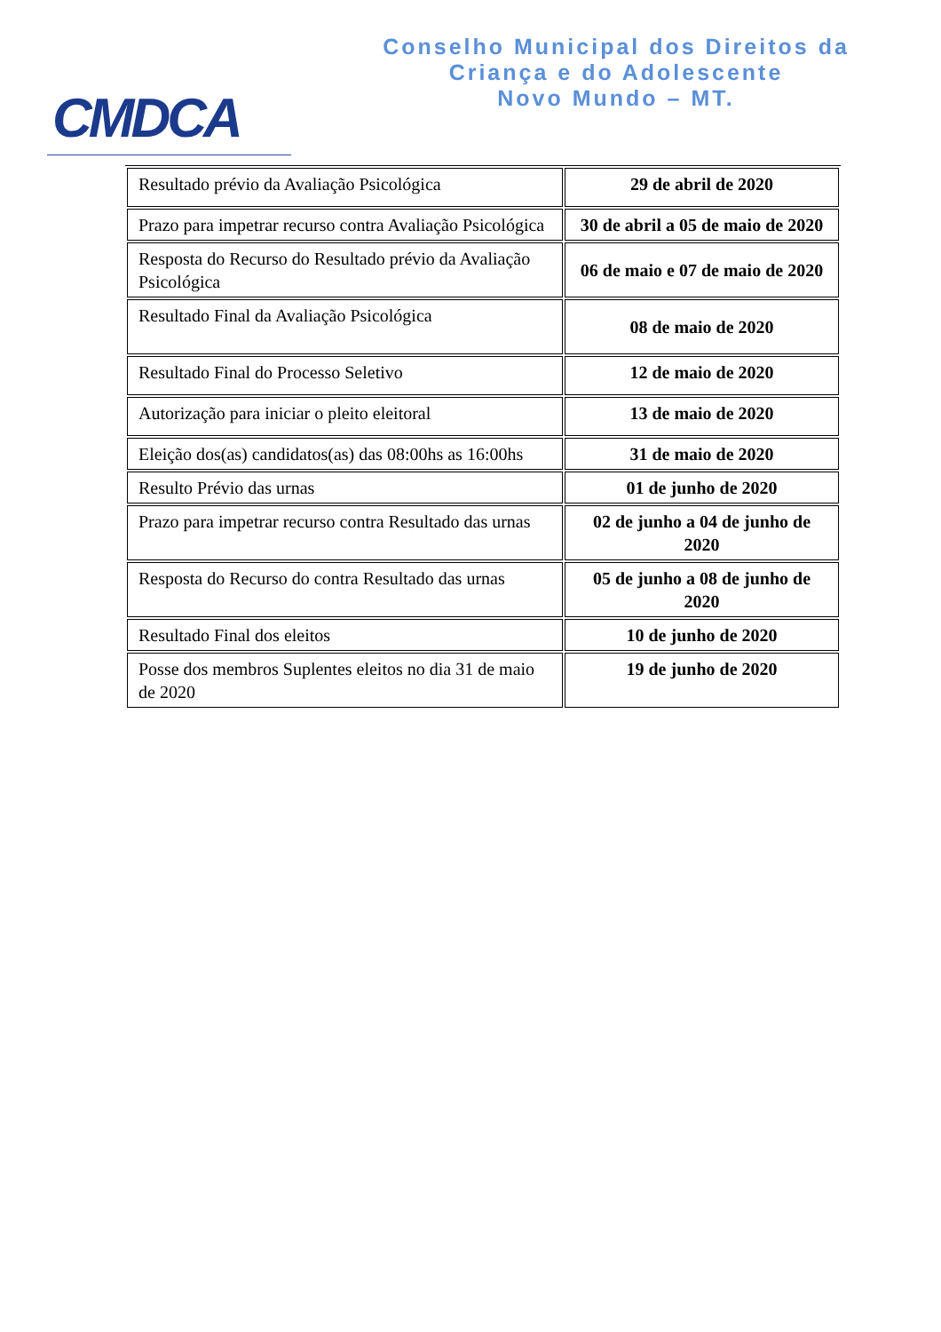CMDCA
Conselho Municipal dos Direitos da
Criança e do Adolescente
Novo Mundo – MT.
| Resultado prévio da Avaliação Psicológica | 29 de abril de 2020 |
| Prazo para impetrar recurso contra Avaliação Psicológica | 30 de abril a 05 de maio de 2020 |
| Resposta do Recurso do Resultado prévio da Avaliação Psicológica | 06 de maio e 07 de maio de 2020 |
| Resultado Final da Avaliação Psicológica | 08 de maio de 2020 |
| Resultado Final do Processo Seletivo | 12 de maio de 2020 |
| Autorização para iniciar o pleito eleitoral | 13 de maio de 2020 |
| Eleição dos(as) candidatos(as) das 08:00hs as 16:00hs | 31 de maio de 2020 |
| Resulto Prévio das urnas | 01 de junho de 2020 |
| Prazo para impetrar recurso contra Resultado das urnas | 02 de junho a 04 de junho de 2020 |
| Resposta do Recurso do contra Resultado das urnas | 05 de junho a 08 de junho de 2020 |
| Resultado Final dos eleitos | 10 de junho de 2020 |
| Posse dos membros Suplentes eleitos no dia 31 de maio de 2020 | 19 de junho de 2020 |